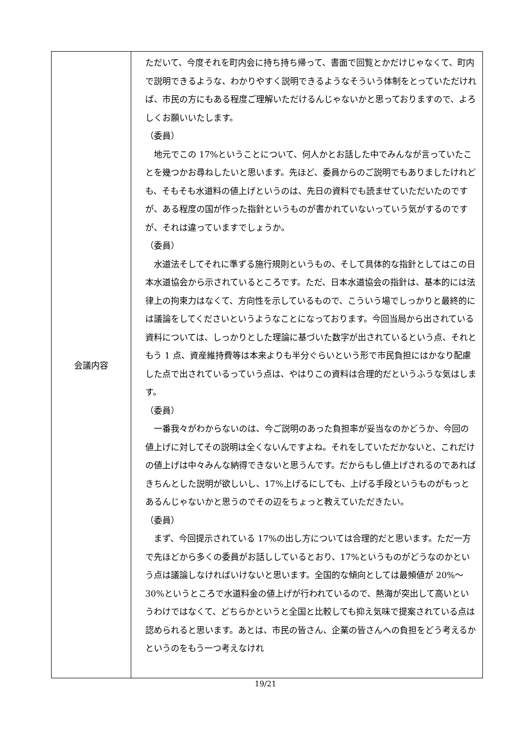| 会議内容 | ただいて、今度それを町内会に持ち持ち帰って、書面で回覧とかだけじゃなくて、町内で説明できるような、わかりやすく説明できるようなそういう体制をとっていただければ、市民の方にもある程度ご理解いただけるんじゃないかと思っておりますので、よろしくお願いいたします。 （委員） 地元でこの 17%ということについて、何人かとお話した中でみんなが言っていたことを幾つかお尋ねしたいと思います。先ほど、委員からのご説明でもありましたけれども、そもそも水道料の値上げというのは、先日の資料でも読ませていただいたのですが、ある程度の国が作った指針というものが書かれていないっていう気がするのですが、それは違っていますでしょうか。 （委員） 水道法そしてそれに準ずる施行規則というもの、そして具体的な指針としてはこの日本水道協会から示されているところです。ただ、日本水道協会の指針は、基本的には法律上の拘束力はなくて、方向性を示しているもので、こういう場でしっかりと最終的には議論をしてくださいというようなことになっております。今回当局から出されている資料については、しっかりとした理論に基づいた数字が出されているという点、それともう 1 点、資産維持費等は本来よりも半分ぐらいという形で市民負担にはかなり配慮した点で出されているっていう点は、やはりこの資料は合理的だというふうな気はします。 （委員） 一番我々がわからないのは、今ご説明のあった負担率が妥当なのかどうか、今回の値上げに対してその説明は全くないんですよね。それをしていただかないと、これだけの値上げは中々みんな納得できないと思うんです。だからもし値上げされるのであればきちんとした説明が欲しいし、17%上げるにしても、上げる手段というものがもっとあるんじゃないかと思うのでその辺をちょっと教えていただきたい。 （委員） まず、今回提示されている 17%の出し方については合理的だと思います。ただ一方で先ほどから多くの委員がお話ししているとおり、17%というものがどうなのかという点は議論しなければいけないと思います。全国的な傾向としては最頻値が 20%～30%というところで水道料金の値上げが行われているので、熱海が突出して高いというわけではなくて、どちらかというと全国と比較しても抑え気味で提案されている点は認められると思います。あとは、市民の皆さん、企業の皆さんへの負担をどう考えるかというのをもう一つ考えなけれ |
19/21